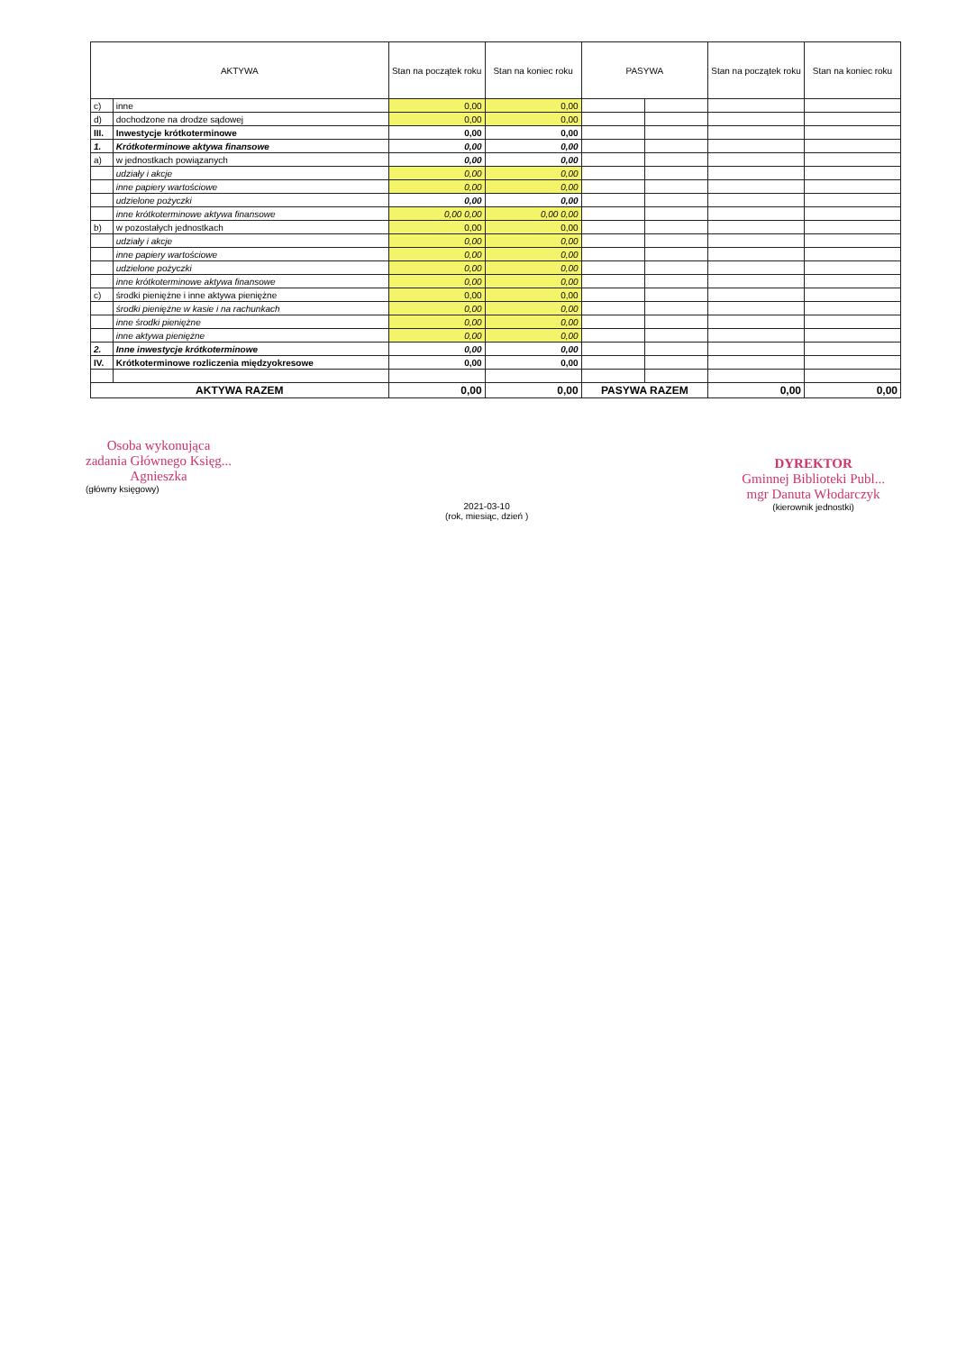| AKTYWA | | Stan na początek roku | Stan na koniec roku | PASYWA | | Stan na początek roku | Stan na koniec roku |
| --- | --- | --- | --- | --- | --- | --- | --- |
| c) | inne | 0,00 | 0,00 | | | | |
| d) | dochodzone na drodze sądowej | 0,00 | 0,00 | | | | |
| III. | Inwestycje krótkoterminowe | 0,00 | 0,00 | | | | |
| 1. | Krótkoterminowe aktywa finansowe | 0,00 | 0,00 | | | | |
| a) | w jednostkach powiązanych | 0,00 | 0,00 | | | | |
| | udziały i akcje | 0,00 | 0,00 | | | | |
| | inne papiery wartościowe | 0,00 | 0,00 | | | | |
| | udzielone pożyczki | 0,00 | 0,00 | | | | |
| | inne krótkoterminowe aktywa finansowe | 0,00 0,00 | 0,00 0,00 | | | | |
| b) | w pozostałych jednostkach | 0,00 | 0,00 | | | | |
| | udziały i akcje | 0,00 | 0,00 | | | | |
| | inne papiery wartościowe | 0,00 | 0,00 | | | | |
| | udzielone pożyczki | 0,00 | 0,00 | | | | |
| | inne krótkoterminowe aktywa finansowe | 0,00 | 0,00 | | | | |
| c) | środki pieniężne i inne aktywa pieniężne | 0,00 | 0,00 | | | | |
| | środki pieniężne w kasie i na rachunkach | 0,00 | 0,00 | | | | |
| | inne środki pieniężne | 0,00 | 0,00 | | | | |
| | inne aktywa pieniężne | 0,00 | 0,00 | | | | |
| 2. | Inne inwestycje krótkoterminowe | 0,00 | 0,00 | | | | |
| IV. | Krótkoterminowe rozliczenia międzyokresowe | 0,00 | 0,00 | | | | |
| AKTYWA RAZEM | | 0,00 | 0,00 | PASYWA RAZEM | | 0,00 | 0,00 |
Osoba wykonująca
zadania Głównego Księg...
Agnieszka
(główny księgowy)
2021-03-10
(rok, miesiąc, dzień )
DYREKTOR
Gminnej Biblioteki Publ...
mgr Danuta Włodarczyk
(kierownik jednostki)